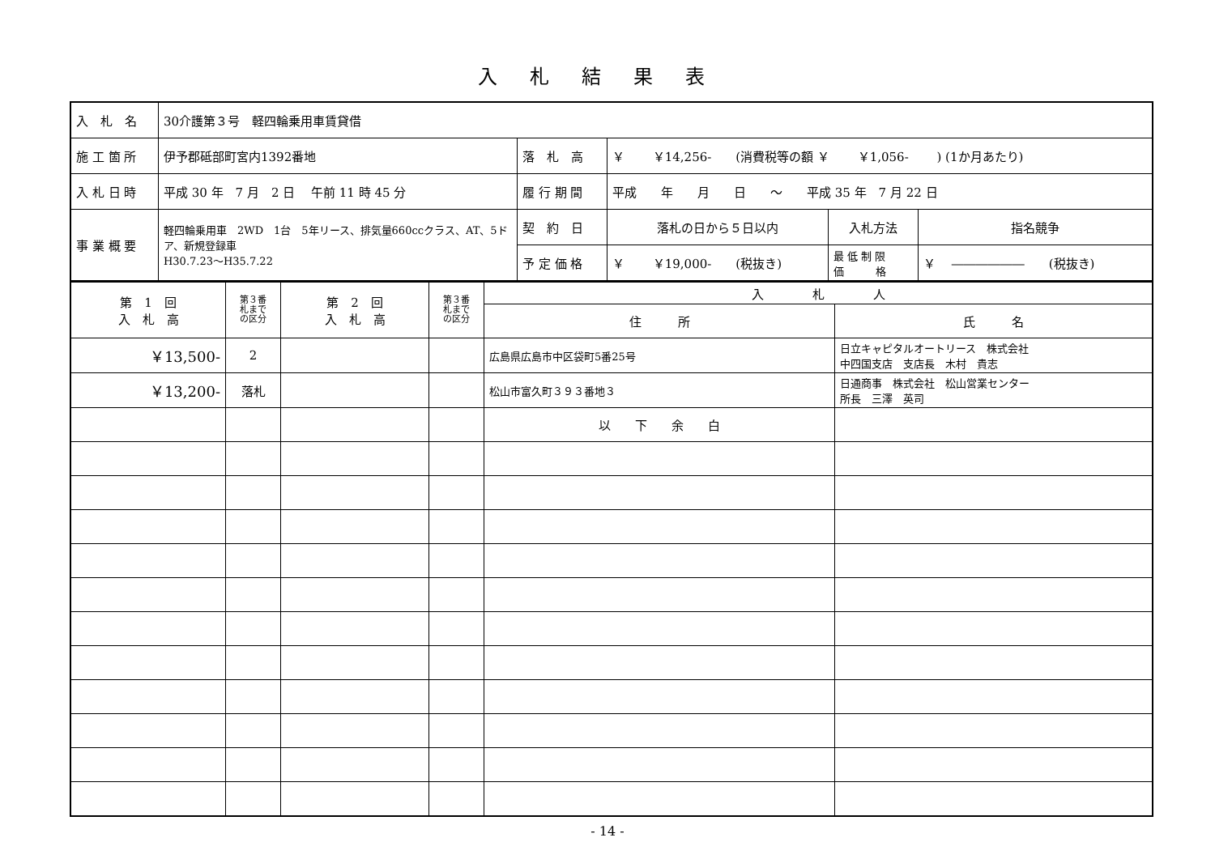入札結果表
| 入 札 名 | 30介護第３号 軽四輪乗用車賃貸借 | | | | |
| 施 工 箇 所 | 伊予郡砥部町宮内1392番地 | 落 札 高 | ￥ ￥14,256- (消費税等の額 ￥ ￥1,056- ) (1か月あたり) | | |
| 入 札 日 時 | 平成 30 年 7 月 2 日 午前 11 時 45 分 | 履 行 期 間 | 平成 年 月 日 ～ 平成 35 年 7 月 22 日 | | |
| 事 業 概 要 | 軽四輪乗用車 2WD 1台 5年リース、排気量660ccクラス、AT、5ドア、新規登録車 H30.7.23～H35.7.22 | 契 約 日 | 落札の日から５日以内 | 入札方法 | 指名競争 |
| | | 予 定 価 格 | ￥ ￥19,000- (税抜き) | 最 低 制 限 価 格 | ￥ ―――――― (税抜き) |
| 第 1 回 入 札 高 | 第３番 札まで の区分 | 第 2 回 入 札 高 | 第３番 札まで の区分 | 入 札 人 | |
| | | | | 住 所 | 氏 名 |
| ￥13,500- | 2 | | | 広島県広島市中区袋町5番25号 | 日立キャピタルオートリース 株式会社 中四国支店 支店長 木村 貴志 |
| ￥13,200- | 落札 | | | 松山市富久町３９３番地３ | 日通商事 株式会社 松山営業センター 所長 三澤 英司 |
| | | | | 以 下 余 白 | |
- 14 -